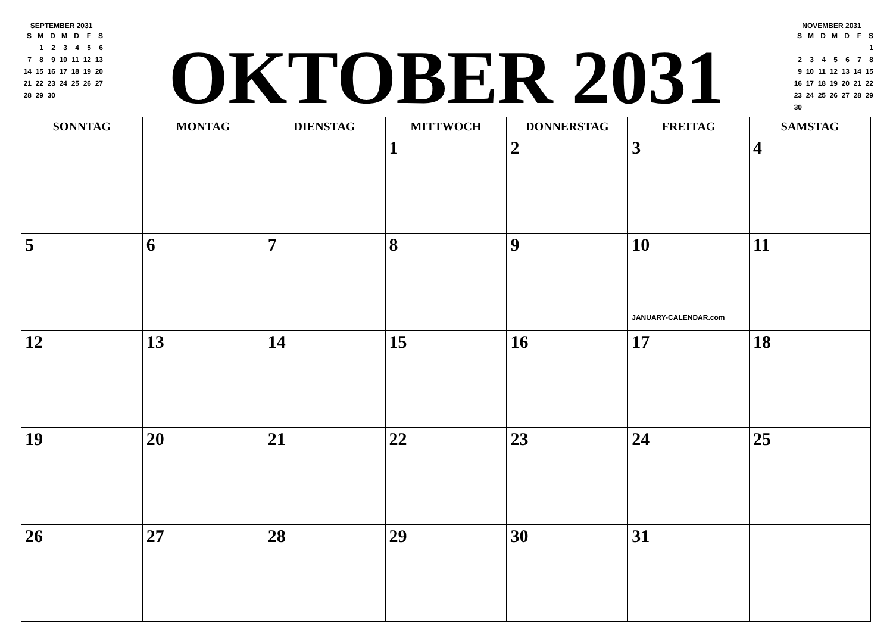SEPTEMBER 2031
| S | M | D | M | D | F | S |
| | 1 | 2 | 3 | 4 | 5 | 6 |
| 7 | 8 | 9 | 10 | 11 | 12 | 13 |
| 14 | 15 | 16 | 17 | 18 | 19 | 20 |
| 21 | 22 | 23 | 24 | 25 | 26 | 27 |
| 28 | 29 | 30 | | | | |
OKTOBER 2031
NOVEMBER 2031
| S | M | D | M | D | F | S |
| | | | | | | 1 |
| 2 | 3 | 4 | 5 | 6 | 7 | 8 |
| 9 | 10 | 11 | 12 | 13 | 14 | 15 |
| 16 | 17 | 18 | 19 | 20 | 21 | 22 |
| 23 | 24 | 25 | 26 | 27 | 28 | 29 |
| 30 | | | | | | |
| SONNTAG | MONTAG | DIENSTAG | MITTWOCH | DONNERSTAG | FREITAG | SAMSTAG |
| --- | --- | --- | --- | --- | --- | --- |
| | | | 1 | 2 | 3 | 4 |
| 5 | 6 | 7 | 8 | 9 | 10 JANUARY-CALENDAR.com | 11 |
| 12 | 13 | 14 | 15 | 16 | 17 | 18 |
| 19 | 20 | 21 | 22 | 23 | 24 | 25 |
| 26 | 27 | 28 | 29 | 30 | 31 | |